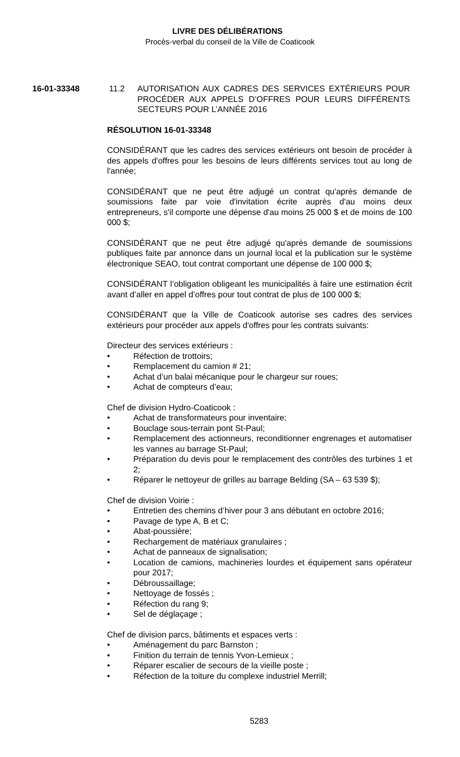LIVRE DES DÉLIBÉRATIONS
Procès-verbal du conseil de la Ville de Coaticook
16-01-33348 11.2 AUTORISATION AUX CADRES DES SERVICES EXTÉRIEURS POUR PROCÉDER AUX APPELS D’OFFRES POUR LEURS DIFFÉRENTS SECTEURS POUR L’ANNÉE 2016
RÉSOLUTION 16-01-33348
CONSIDÉRANT que les cadres des services extérieurs ont besoin de procéder à des appels d'offres pour les besoins de leurs différents services tout au long de l'année;
CONSIDÉRANT que ne peut être adjugé un contrat qu'après demande de soumissions faite par voie d'invitation écrite auprès d'au moins deux entrepreneurs, s'il comporte une dépense d'au moins 25 000 $ et de moins de 100 000 $;
CONSIDÉRANT que ne peut être adjugé qu'après demande de soumissions publiques faite par annonce dans un journal local et la publication sur le système électronique SEAO, tout contrat comportant une dépense de 100 000 $;
CONSIDÉRANT l’obligation obligeant les municipalités à faire une estimation écrit avant d’aller en appel d’offres pour tout contrat de plus de 100 000 $;
CONSIDÉRANT que la Ville de Coaticook autorise ses cadres des services extérieurs pour procéder aux appels d'offres pour les contrats suivants:
Directeur des services extérieurs :
• Réfection de trottoirs;
• Remplacement du camion # 21;
• Achat d’un balai mécanique pour le chargeur sur roues;
• Achat de compteurs d’eau;
Chef de division Hydro-Coaticook :
• Achat de transformateurs pour inventaire;
• Bouclage sous-terrain pont St-Paul;
• Remplacement des actionneurs, reconditionner engrenages et automatiser les vannes au barrage St-Paul;
• Préparation du devis pour le remplacement des contrôles des turbines 1 et 2;
• Réparer le nettoyeur de grilles au barrage Belding (SA – 63 539 $);
Chef de division Voirie :
• Entretien des chemins d’hiver pour 3 ans débutant en octobre 2016;
• Pavage de type A, B et C;
• Abat-poussière;
• Rechargement de matériaux granulaires ;
• Achat de panneaux de signalisation;
• Location de camions, machineries lourdes et équipement sans opérateur pour 2017;
• Débroussaillage;
• Nettoyage de fossés ;
• Réfection du rang 9;
• Sel de déglaçage ;
Chef de division parcs, bâtiments et espaces verts :
• Aménagement du parc Barnston ;
• Finition du terrain de tennis Yvon-Lemieux ;
• Réparer escalier de secours de la vieille poste ;
• Réfection de la toiture du complexe industriel Merrill;
5283